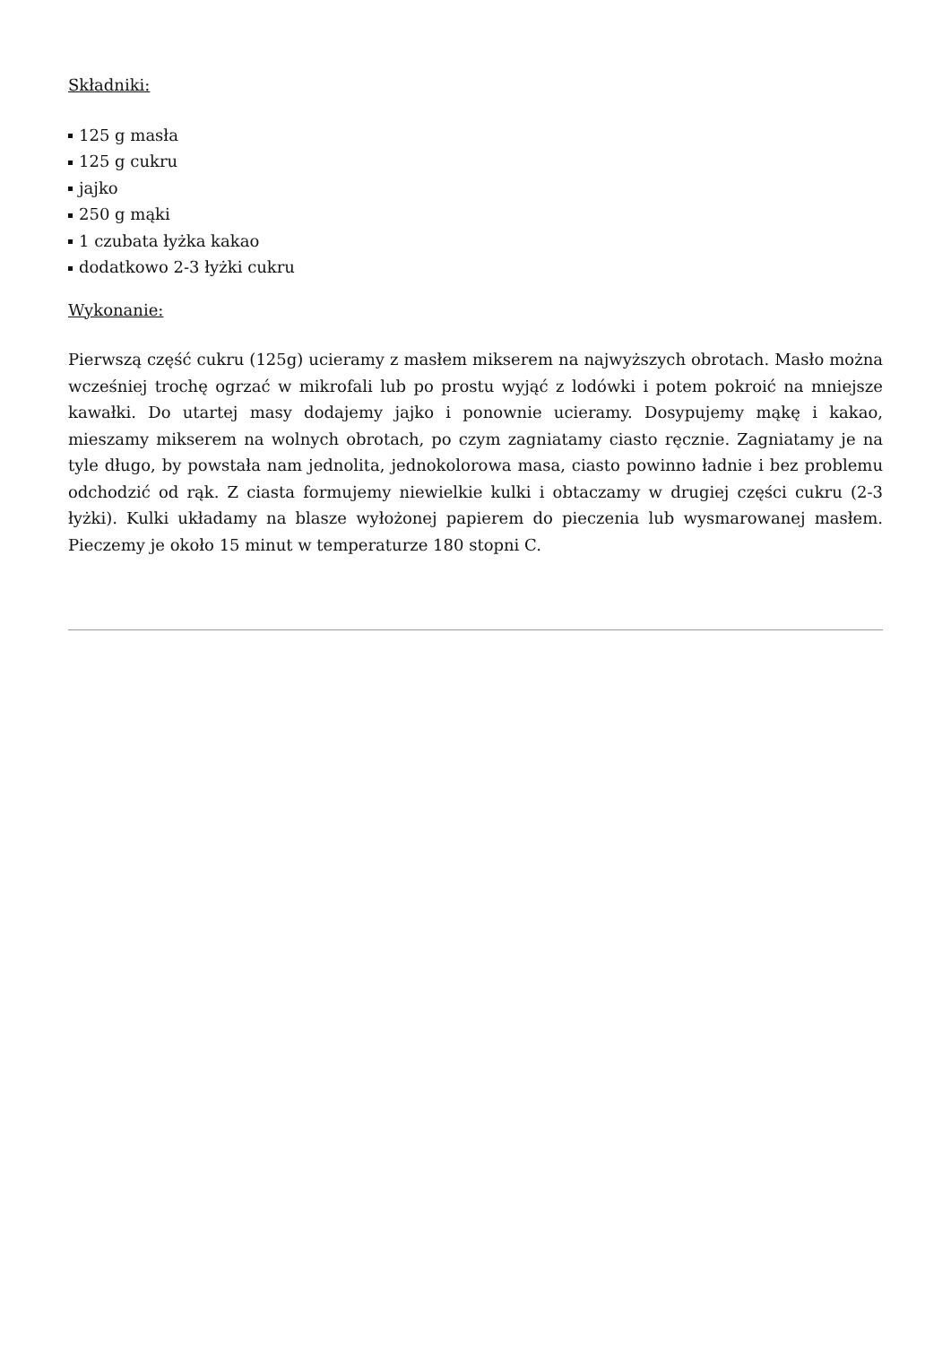Składniki:
125 g masła
125 g cukru
jajko
250 g mąki
1 czubata łyżka kakao
dodatkowo 2-3 łyżki cukru
Wykonanie:
Pierwszą część cukru (125g) ucieramy z masłem mikserem na najwyższych obrotach. Masło można wcześniej trochę ogrzać w mikrofali lub po prostu wyjąć z lodówki i potem pokroić na mniejsze kawałki. Do utartej masy dodajemy jajko i ponownie ucieramy. Dosypujemy mąkę i kakao, mieszamy mikserem na wolnych obrotach, po czym zagniatamy ciasto ręcznie. Zagniatamy je na tyle długo, by powstała nam jednolita, jednokolorowa masa, ciasto powinno ładnie i bez problemu odchodzić od rąk. Z ciasta formujemy niewielkie kulki i obtaczamy w drugiej części cukru (2-3 łyżki). Kulki układamy na blasze wyłożonej papierem do pieczenia lub wysmarowanej masłem. Pieczemy je około 15 minut w temperaturze 180 stopni C.